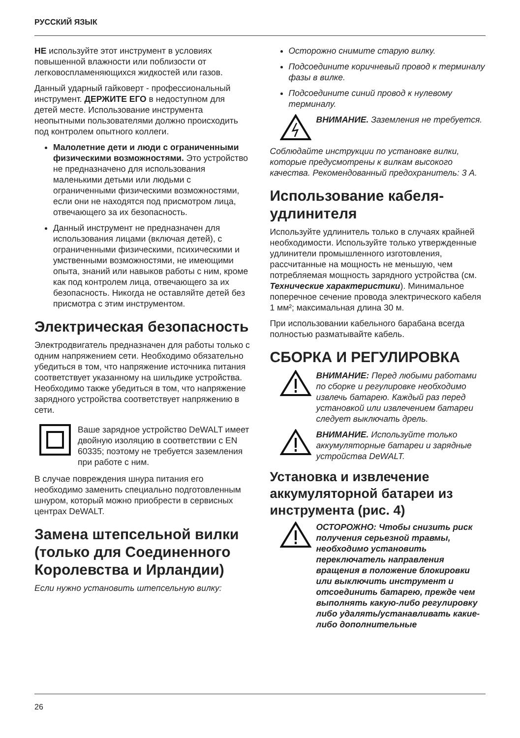РУССКИЙ ЯЗЫК
НЕ используйте этот инструмент в условиях повышенной влажности или поблизости от легковоспламеняющихся жидкостей или газов.
Данный ударный гайковерт - профессиональный инструмент. ДЕРЖИТЕ ЕГО в недоступном для детей месте. Использование инструмента неопытными пользователями должно происходить под контролем опытного коллеги.
Малолетние дети и люди с ограниченными физическими возможностями. Это устройство не предназначено для использования маленькими детьми или людьми с ограниченными физическими возможностями, если они не находятся под присмотром лица, отвечающего за их безопасность.
Данный инструмент не предназначен для использования лицами (включая детей), с ограниченными физическими, психическими и умственными возможностями, не имеющими опыта, знаний или навыков работы с ним, кроме как под контролем лица, отвечающего за их безопасность. Никогда не оставляйте детей без присмотра с этим инструментом.
Электрическая безопасность
Электродвигатель предназначен для работы только с одним напряжением сети. Необходимо обязательно убедиться в том, что напряжение источника питания соответствует указанному на шильдике устройства. Необходимо также убедиться в том, что напряжение зарядного устройства соответствует напряжению в сети.
Ваше зарядное устройство DeWALT имеет двойную изоляцию в соответствии с EN 60335; поэтому не требуется заземления при работе с ним.
В случае повреждения шнура питания его необходимо заменить специально подготовленным шнуром, который можно приобрести в сервисных центрах DeWALT.
Замена штепсельной вилки (только для Соединенного Королевства и Ирландии)
Если нужно установить штепсельную вилку:
Осторожно снимите старую вилку.
Подсоедините коричневый провод к терминалу фазы в вилке.
Подсоедините синий провод к нулевому терминалу.
ВНИМАНИЕ. Заземления не требуется.
Соблюдайте инструкции по установке вилки, которые предусмотрены к вилкам высокого качества. Рекомендованный предохранитель: 3 А.
Использование кабеля-удлинителя
Используйте удлинитель только в случаях крайней необходимости. Используйте только утвержденные удлинители промышленного изготовления, рассчитанные на мощность не меньшую, чем потребляемая мощность зарядного устройства (см. Технические характеристики). Минимальное поперечное сечение провода электрического кабеля 1 мм²; максимальная длина 30 м.
При использовании кабельного барабана всегда полностью разматывайте кабель.
СБОРКА И РЕГУЛИРОВКА
ВНИМАНИЕ: Перед любыми работами по сборке и регулировке необходимо извлечь батарею. Каждый раз перед установкой или извлечением батареи следует выключать дрель.
ВНИМАНИЕ. Используйте только аккумуляторные батареи и зарядные устройства DeWALT.
Установка и извлечение аккумуляторной батареи из инструмента (рис. 4)
ОСТОРОЖНО: Чтобы снизить риск получения серьезной травмы, необходимо установить переключатель направления вращения в положение блокировки или выключить инструмент и отсоединить батарею, прежде чем выполнять какую-либо регулировку либо удалять/устанавливать какие-либо дополнительные
26